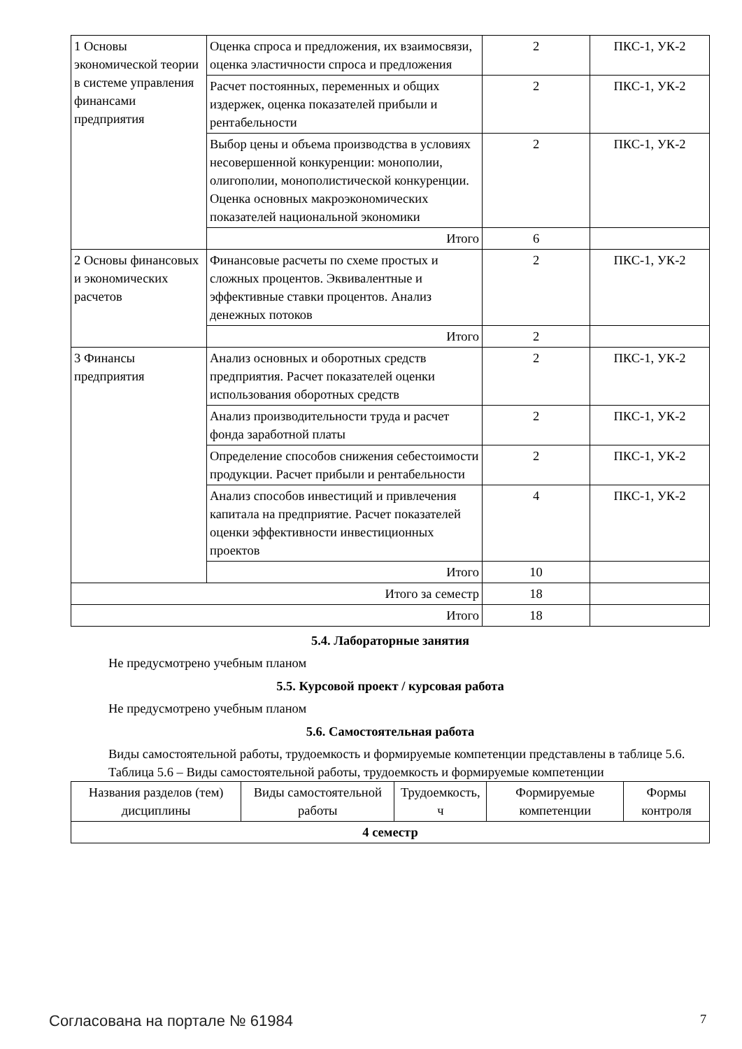| 1 Основы экономической теории в системе управления финансами предприятия | Оценка спроса и предложения, их взаимосвязи, оценка эластичности спроса и предложения | 2 | ПКС-1, УК-2 |
| | Расчет постоянных, переменных и общих издержек, оценка показателей прибыли и рентабельности | 2 | ПКС-1, УК-2 |
| | Выбор цены и объема производства в условиях несовершенной конкуренции: монополии, олигополии, монополистической конкуренции. Оценка основных макроэкономических показателей национальной экономики | 2 | ПКС-1, УК-2 |
| | Итого | 6 | |
| 2 Основы финансовых и экономических расчетов | Финансовые расчеты по схеме простых и сложных процентов. Эквивалентные и эффективные ставки процентов. Анализ денежных потоков | 2 | ПКС-1, УК-2 |
| | Итого | 2 | |
| 3 Финансы предприятия | Анализ основных и оборотных средств предприятия. Расчет показателей оценки использования оборотных средств | 2 | ПКС-1, УК-2 |
| | Анализ производительности труда и расчет фонда заработной платы | 2 | ПКС-1, УК-2 |
| | Определение способов снижения себестоимости продукции. Расчет прибыли и рентабельности | 2 | ПКС-1, УК-2 |
| | Анализ способов инвестиций и привлечения капитала на предприятие. Расчет показателей оценки эффективности инвестиционных проектов | 4 | ПКС-1, УК-2 |
| | Итого | 10 | |
| Итого за семестр | | 18 | |
| Итого | | 18 | |
5.4. Лабораторные занятия
Не предусмотрено учебным планом
5.5. Курсовой проект / курсовая работа
Не предусмотрено учебным планом
5.6. Самостоятельная работа
Виды самостоятельной работы, трудоемкость и формируемые компетенции представлены в таблице 5.6.
Таблица 5.6 – Виды самостоятельной работы, трудоемкость и формируемые компетенции
| Названия разделов (тем) дисциплины | Виды самостоятельной работы | Трудоемкость, ч | Формируемые компетенции | Формы контроля |
| --- | --- | --- | --- | --- |
| 4 семестр | | | | |
Согласована на портале № 61984 7